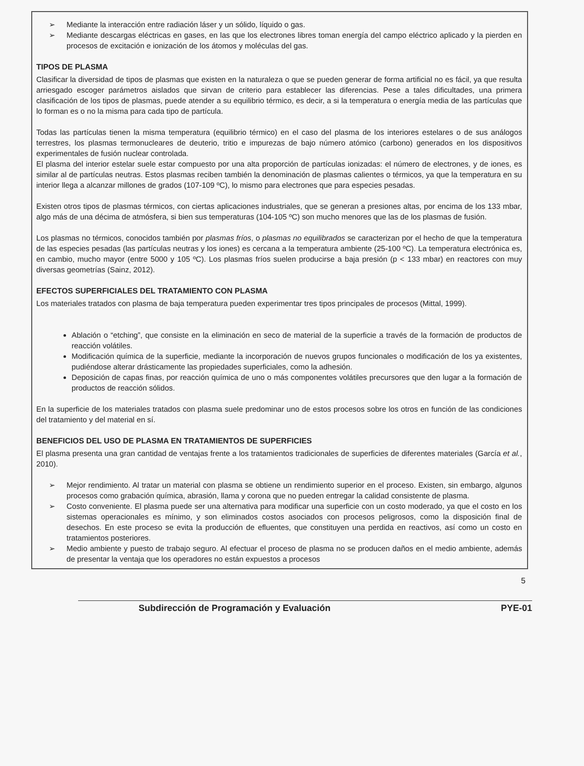➢ Mediante la interacción entre radiación láser y un sólido, líquido o gas.
➢ Mediante descargas eléctricas en gases, en las que los electrones libres toman energía del campo eléctrico aplicado y la pierden en procesos de excitación e ionización de los átomos y moléculas del gas.
TIPOS DE PLASMA
Clasificar la diversidad de tipos de plasmas que existen en la naturaleza o que se pueden generar de forma artificial no es fácil, ya que resulta arriesgado escoger parámetros aislados que sirvan de criterio para establecer las diferencias. Pese a tales dificultades, una primera clasificación de los tipos de plasmas, puede atender a su equilibrio térmico, es decir, a si la temperatura o energía media de las partículas que lo forman es o no la misma para cada tipo de partícula.
Todas las partículas tienen la misma temperatura (equilibrio térmico) en el caso del plasma de los interiores estelares o de sus análogos terrestres, los plasmas termonucleares de deuterio, tritio e impurezas de bajo número atómico (carbono) generados en los dispositivos experimentales de fusión nuclear controlada.
El plasma del interior estelar suele estar compuesto por una alta proporción de partículas ionizadas: el número de electrones, y de iones, es similar al de partículas neutras. Estos plasmas reciben también la denominación de plasmas calientes o térmicos, ya que la temperatura en su interior llega a alcanzar millones de grados (107-109 ºC), lo mismo para electrones que para especies pesadas.
Existen otros tipos de plasmas térmicos, con ciertas aplicaciones industriales, que se generan a presiones altas, por encima de los 133 mbar, algo más de una décima de atmósfera, si bien sus temperaturas (104-105 ºC) son mucho menores que las de los plasmas de fusión.
Los plasmas no térmicos, conocidos también por plasmas fríos, o plasmas no equilibrados se caracterizan por el hecho de que la temperatura de las especies pesadas (las partículas neutras y los iones) es cercana a la temperatura ambiente (25-100 ºC). La temperatura electrónica es, en cambio, mucho mayor (entre 5000 y 105 ºC). Los plasmas fríos suelen producirse a baja presión (p < 133 mbar) en reactores con muy diversas geometrías (Sainz, 2012).
EFECTOS SUPERFICIALES DEL TRATAMIENTO CON PLASMA
Los materiales tratados con plasma de baja temperatura pueden experimentar tres tipos principales de procesos (Mittal, 1999).
Ablación o “etching”, que consiste en la eliminación en seco de material de la superficie a través de la formación de productos de reacción volátiles.
Modificación química de la superficie, mediante la incorporación de nuevos grupos funcionales o modificación de los ya existentes, pudiéndose alterar drásticamente las propiedades superficiales, como la adhesión.
Deposición de capas finas, por reacción química de uno o más componentes volátiles precursores que den lugar a la formación de productos de reacción sólidos.
En la superficie de los materiales tratados con plasma suele predominar uno de estos procesos sobre los otros en función de las condiciones del tratamiento y del material en sí.
BENEFICIOS DEL USO DE PLASMA EN TRATAMIENTOS DE SUPERFICIES
El plasma presenta una gran cantidad de ventajas frente a los tratamientos tradicionales de superficies de diferentes materiales (García et al., 2010).
➢ Mejor rendimiento. Al tratar un material con plasma se obtiene un rendimiento superior en el proceso. Existen, sin embargo, algunos procesos como grabación química, abrasión, llama y corona que no pueden entregar la calidad consistente de plasma.
➢ Costo conveniente. El plasma puede ser una alternativa para modificar una superficie con un costo moderado, ya que el costo en los sistemas operacionales es mínimo, y son eliminados costos asociados con procesos peligrosos, como la disposición final de desechos. En este proceso se evita la producción de efluentes, que constituyen una perdida en reactivos, así como un costo en tratamientos posteriores.
➢ Medio ambiente y puesto de trabajo seguro. Al efectuar el proceso de plasma no se producen daños en el medio ambiente, además de presentar la ventaja que los operadores no están expuestos a procesos
5
Subdirección de Programación y Evaluación PYE-01